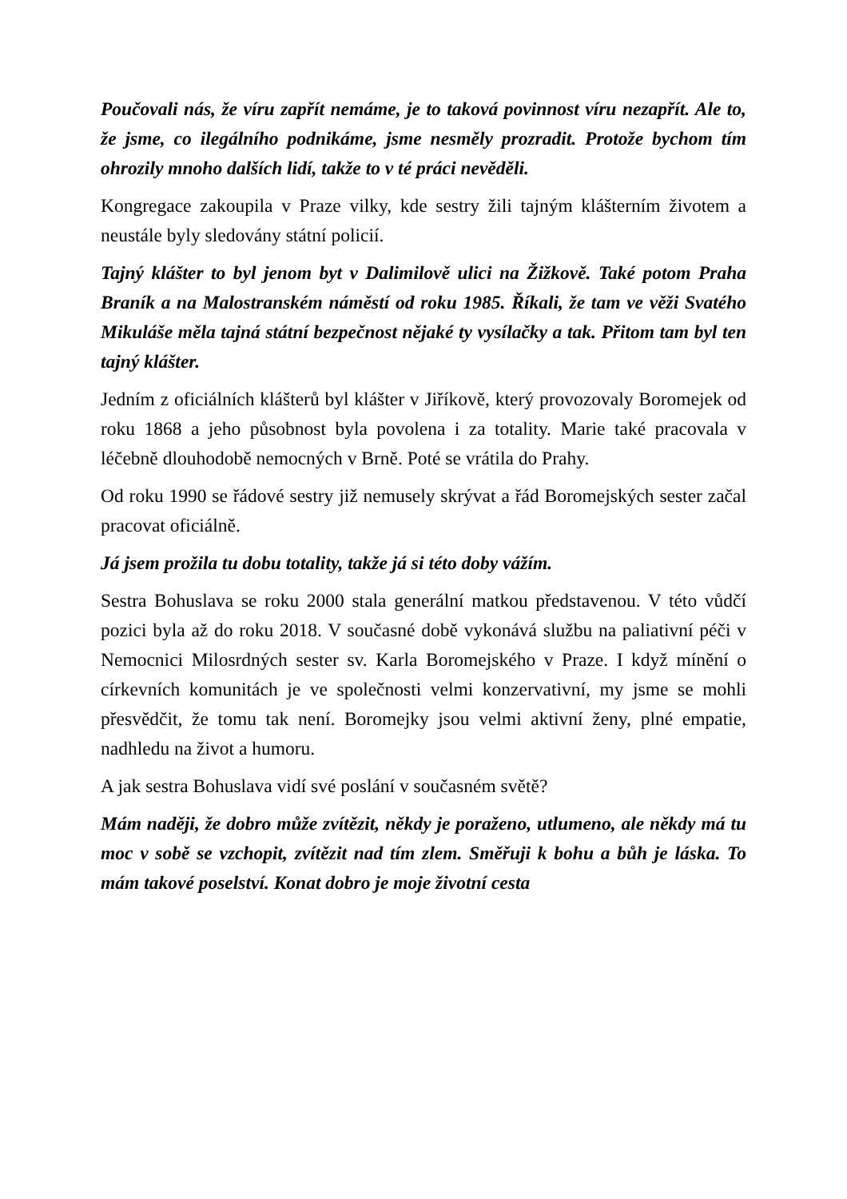Poučovali nás, že víru zapřít nemáme, je to taková povinnost víru nezapřít. Ale to, že jsme, co ilegálního podnikáme, jsme nesměly prozradit. Protože bychom tím ohrozily mnoho dalších lidí, takže to v té práci nevěděli.
Kongregace zakoupila v Praze vilky, kde sestry žili tajným klášterním životem a neustále byly sledovány státní policií.
Tajný klášter to byl jenom byt v Dalimilově ulici na Žižkově. Také potom Praha Braník a na Malostranském náměstí od roku 1985. Říkali, že tam ve věži Svatého Mikuláše měla tajná státní bezpečnost nějaké ty vysílačky a tak. Přitom tam byl ten tajný klášter.
Jedním z oficiálních klášterů byl klášter v Jiříkově, který provozovaly Boromejek od roku 1868 a jeho působnost byla povolena i za totality. Marie také pracovala v léčebně dlouhodobě nemocných v Brně. Poté se vrátila do Prahy.
Od roku 1990 se řádové sestry již nemusely skrývat a řád Boromejských sester začal pracovat oficiálně.
Já jsem prožila tu dobu totality, takže já si této doby vážím.
Sestra Bohuslava se roku 2000 stala generální matkou představenou. V této vůdčí pozici byla až do roku 2018. V současné době vykonává službu na paliativní péči v Nemocnici Milosrdných sester sv. Karla Boromejského v Praze. I když mínění o církevních komunitách je ve společnosti velmi konzervativní, my jsme se mohli přesvědčit, že tomu tak není. Boromejky jsou velmi aktivní ženy, plné empatie, nadhledu na život a humoru.
A jak sestra Bohuslava vidí své poslání v současném světě?
Mám naději, že dobro může zvítězit, někdy je poraženo, utlumeno, ale někdy má tu moc v sobě se vzchopit, zvítězit nad tím zlem. Směřuji k bohu a bůh je láska. To mám takové poselství. Konat dobro je moje životní cesta